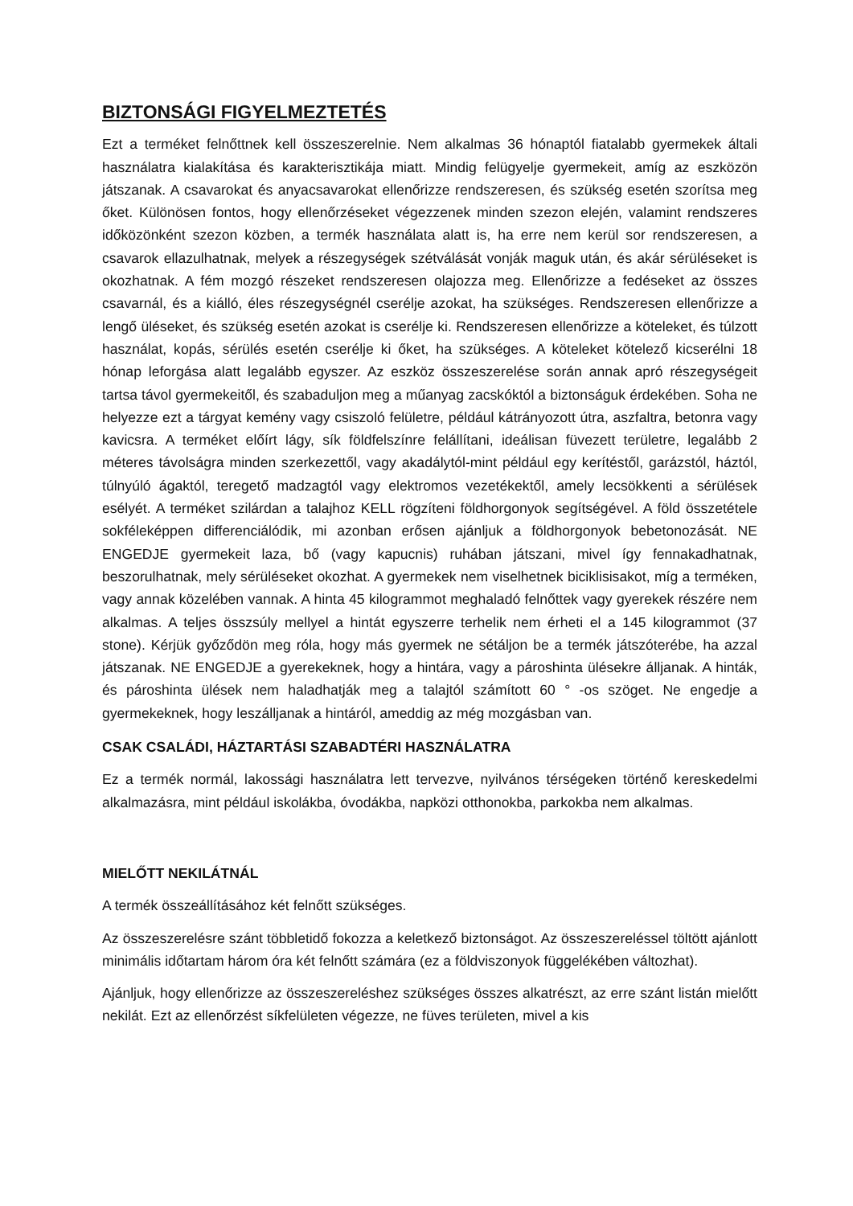BIZTONSÁGI FIGYELMEZTETÉS
Ezt a terméket felnőttnek kell összeszerelnie. Nem alkalmas 36 hónaptól fiatalabb gyermekek általi használatra kialakítása és karakterisztikája miatt. Mindig felügyelje gyermekeit, amíg az eszközön játszanak. A csavarokat és anyacsavarokat ellenőrizze rendszeresen, és szükség esetén szorítsa meg őket. Különösen fontos, hogy ellenőrzéseket végezzenek minden szezon elején, valamint rendszeres időközönként szezon közben, a termék használata alatt is, ha erre nem kerül sor rendszeresen, a csavarok ellazulhatnak, melyek a részegységek szétválását vonják maguk után, és akár sérüléseket is okozhatnak. A fém mozgó részeket rendszeresen olajozza meg. Ellenőrizze a fedéseket az összes csavarnál, és a kiálló, éles részegységnél cserélje azokat, ha szükséges. Rendszeresen ellenőrizze a lengő üléseket, és szükség esetén azokat is cserélje ki. Rendszeresen ellenőrizze a köteleket, és túlzott használat, kopás, sérülés esetén cserélje ki őket, ha szükséges. A köteleket kötelező kicserélni 18 hónap leforgása alatt legalább egyszer. Az eszköz összeszerelése során annak apró részegységeit tartsa távol gyermekeitől, és szabaduljon meg a műanyag zacskóktól a biztonságuk érdekében. Soha ne helyezze ezt a tárgyat kemény vagy csiszoló felületre, például kátrányozott útra, aszfaltra, betonra vagy kavicsra. A terméket előírt lágy, sík földfelszínre felállítani, ideálisan füvezett területre, legalább 2 méteres távolságra minden szerkezettől, vagy akadálytól-mint például egy kerítéstől, garázstól, háztól, túlnyúló ágaktól, teregető madzagtól vagy elektromos vezetékektől, amely lecsökkenti a sérülések esélyét. A terméket szilárdan a talajhoz KELL rögzíteni földhorgonyok segítségével. A föld összetétele sokféleképpen differenciálódik, mi azonban erősen ajánljuk a földhorgonyok bebetonozását. NE ENGEDJE gyermekeit laza, bő (vagy kapucnis) ruhában játszani, mivel így fennakadhatnak, beszorulhatnak, mely sérüléseket okozhat. A gyermekek nem viselhetnek biciklisisakot, míg a terméken, vagy annak közelében vannak. A hinta 45 kilogrammot meghaladó felnőttek vagy gyerekek részére nem alkalmas. A teljes összsúly mellyel a hintát egyszerre terhelik nem érheti el a 145 kilogrammot (37 stone). Kérjük győződön meg róla, hogy más gyermek ne sétáljon be a termék játszóterébe, ha azzal játszanak. NE ENGEDJE a gyerekeknek, hogy a hintára, vagy a pároshinta ülésekre álljanak. A hinták, és pároshinta ülések nem haladhatják meg a talajtól számított 60 ° -os szöget. Ne engedje a gyermekeknek, hogy leszálljanak a hintáról, ameddig az még mozgásban van.
CSAK CSALÁDI, HÁZTARTÁSI SZABADTÉRI HASZNÁLATRA
Ez a termék normál, lakossági használatra lett tervezve, nyilvános térségeken történő kereskedelmi alkalmazásra, mint például iskolákba, óvodákba, napközi otthonokba, parkokba nem alkalmas.
MIELŐTT NEKILÁTNÁL
A termék összeállításához két felnőtt szükséges.
Az összeszerelésre szánt többletidő fokozza a keletkező biztonságot. Az összeszereléssel töltött ajánlott minimális időtartam három óra két felnőtt számára (ez a földviszonyok függelékében változhat).
Ajánljuk, hogy ellenőrizze az összeszereléshez szükséges összes alkatrészt, az erre szánt listán mielőtt nekilát. Ezt az ellenőrzést síkfelületen végezze, ne füves területen, mivel a kis